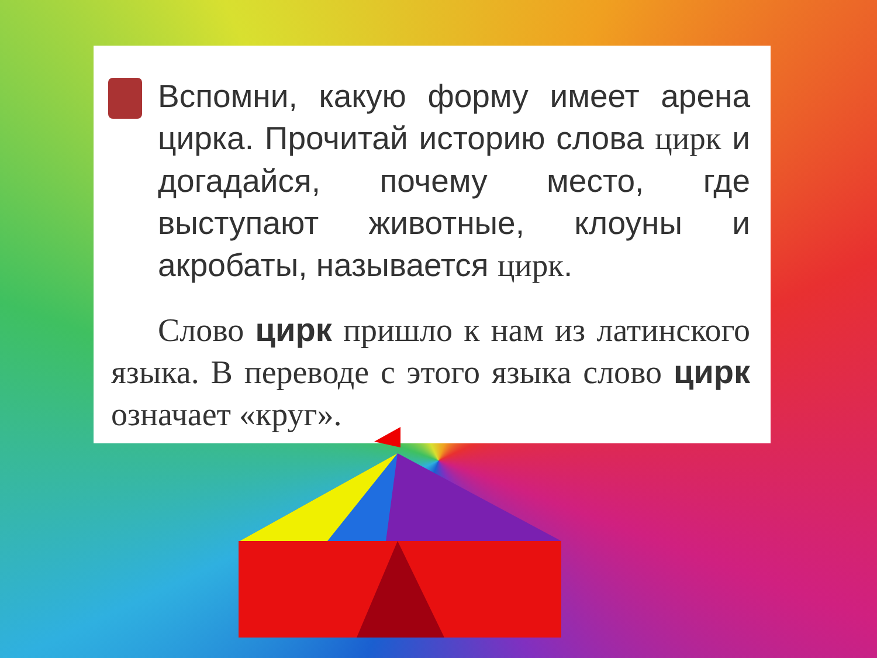Вспомни, какую форму имеет арена цирка. Прочитай историю слова цирк и догадайся, почему место, где выступают животные, клоуны и акробаты, называется цирк.
Слово цирк пришло к нам из латинского языка. В переводе с этого языка слово цирк означает «круг».